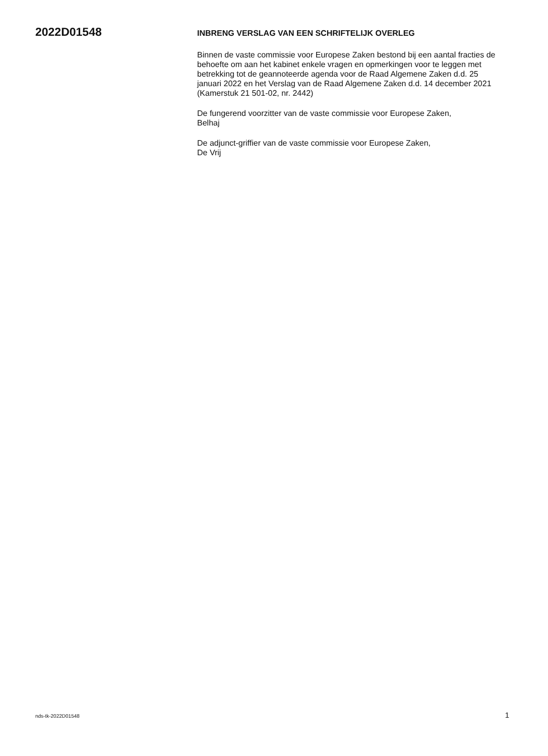2022D01548
INBRENG VERSLAG VAN EEN SCHRIFTELIJK OVERLEG
Binnen de vaste commissie voor Europese Zaken bestond bij een aantal fracties de behoefte om aan het kabinet enkele vragen en opmerkingen voor te leggen met betrekking tot de geannoteerde agenda voor de Raad Algemene Zaken d.d. 25 januari 2022 en het Verslag van de Raad Algemene Zaken d.d. 14 december 2021 (Kamerstuk 21 501-02, nr. 2442)
De fungerend voorzitter van de vaste commissie voor Europese Zaken,
Belhaj
De adjunct-griffier van de vaste commissie voor Europese Zaken,
De Vrij
nds-tk-2022D01548 1